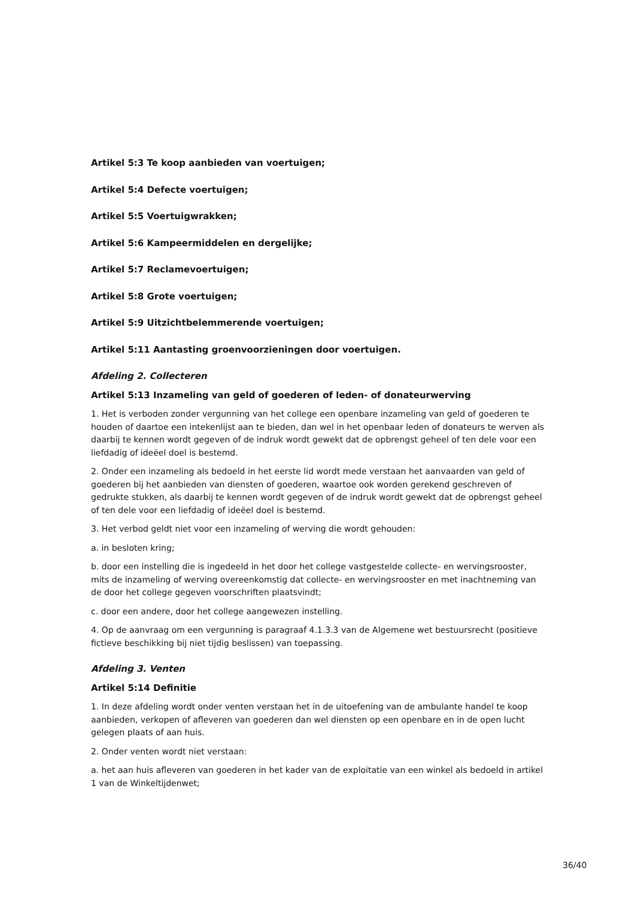Artikel 5:3 Te koop aanbieden van voertuigen;
Artikel 5:4 Defecte voertuigen;
Artikel 5:5 Voertuigwrakken;
Artikel 5:6 Kampeermiddelen en dergelijke;
Artikel 5:7 Reclamevoertuigen;
Artikel 5:8 Grote voertuigen;
Artikel 5:9 Uitzichtbelemmerende voertuigen;
Artikel 5:11 Aantasting groenvoorzieningen door voertuigen.
Afdeling 2. Collecteren
Artikel 5:13 Inzameling van geld of goederen of leden- of donateurwerving
1. Het is verboden zonder vergunning van het college een openbare inzameling van geld of goederen te houden of daartoe een intekenlijst aan te bieden, dan wel in het openbaar leden of donateurs te werven als daarbij te kennen wordt gegeven of de indruk wordt gewekt dat de opbrengst geheel of ten dele voor een liefdadig of ideëel doel is bestemd.
2. Onder een inzameling als bedoeld in het eerste lid wordt mede verstaan het aanvaarden van geld of goederen bij het aanbieden van diensten of goederen, waartoe ook worden gerekend geschreven of gedrukte stukken, als daarbij te kennen wordt gegeven of de indruk wordt gewekt dat de opbrengst geheel of ten dele voor een liefdadig of ideëel doel is bestemd.
3. Het verbod geldt niet voor een inzameling of werving die wordt gehouden:
a. in besloten kring;
b. door een instelling die is ingedeeld in het door het college vastgestelde collecte- en wervingsrooster, mits de inzameling of werving overeenkomstig dat collecte- en wervingsrooster en met inachtneming van de door het college gegeven voorschriften plaatsvindt;
c. door een andere, door het college aangewezen instelling.
4. Op de aanvraag om een vergunning is paragraaf 4.1.3.3 van de Algemene wet bestuursrecht (positieve fictieve beschikking bij niet tijdig beslissen) van toepassing.
Afdeling 3. Venten
Artikel 5:14 Definitie
1. In deze afdeling wordt onder venten verstaan het in de uitoefening van de ambulante handel te koop aanbieden, verkopen of afleveren van goederen dan wel diensten op een openbare en in de open lucht gelegen plaats of aan huis.
2. Onder venten wordt niet verstaan:
a. het aan huis afleveren van goederen in het kader van de exploitatie van een winkel als bedoeld in artikel 1 van de Winkeltijdenwet;
36/40